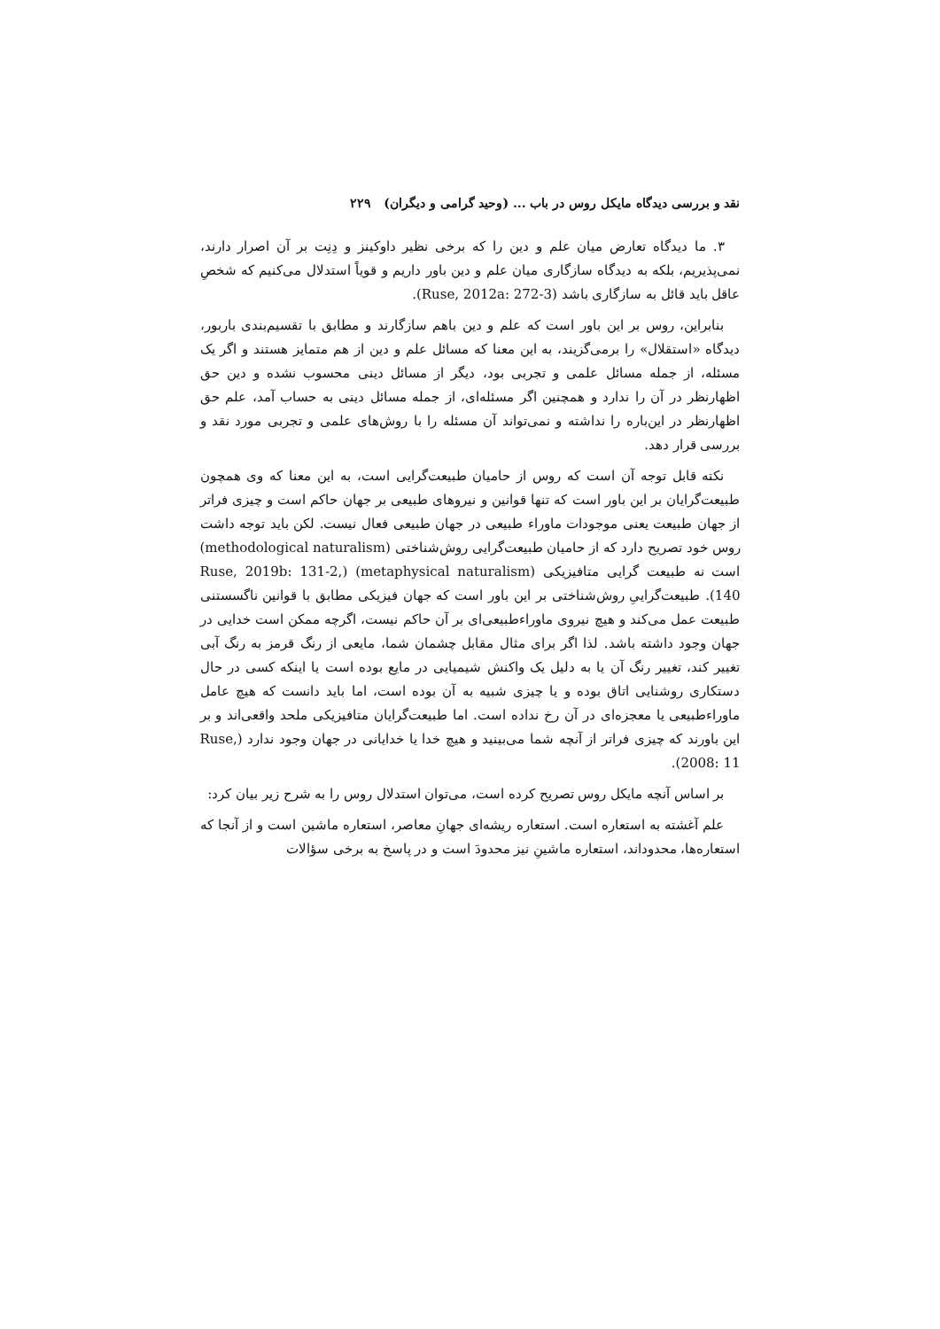نقد و بررسی دیدگاه مایکل روس در باب ... (وحید گرامی و دیگران) ۲۲۹
۳. ما دیدگاه تعارض میان علم و دین را که برخی نظیر داوکینز و دِنِت بر آن اصرار دارند، نمی‌پذیریم، بلکه به دیدگاه سازگاری میان علم و دین باور داریم و قویاً استدلال می‌کنیم که شخصِ عاقل باید قائل به سازگاری باشد (Ruse, 2012a: 272-3).
بنابراین، روس بر این باور است که علم و دین باهم سازگارند و مطابق با تقسیم‌بندی باربور، دیدگاه «استقلال» را برمی‌گزیند، به این معنا که مسائل علم و دین از هم متمایز هستند و اگر یک مسئله، از جمله مسائل علمی و تجربی بود، دیگر از مسائل دینی محسوب نشده و دین حق اظهارنظر در آن را ندارد و همچنین اگر مسئله‌ای، از جمله مسائل دینی به حساب آمد، علم حق اظهارنظر در این‌باره را نداشته و نمی‌تواند آن مسئله را با روش‌های علمی و تجربی مورد نقد و بررسی قرار دهد.
نکته قابل توجه آن است که روس از حامیان طبیعت‌گرایی است، به این معنا که وی همچون طبیعت‌گرایان بر این باور است که تنها قوانین و نیروهای طبیعی بر جهان حاکم است و چیزی فراتر از جهان طبیعت یعنی موجودات ماوراء طبیعی در جهان طبیعی فعال نیست. لکن باید توجه داشت روس خود تصریح دارد که از حامیان طبیعت‌گرایی روش‌شناختی (methodological naturalism) است نه طبیعت گرایی متافیزیکی (metaphysical naturalism) (Ruse, 2019b: 131-2, 140). طبیعت‌گراییِ روش‌شناختی بر این باور است که جهان فیزیکی مطابق با قوانین ناگسستنی طبیعت عمل می‌کند و هیچ نیروی ماوراءطبیعی‌ای بر آن حاکم نیست، اگرچه ممکن است خدایی در جهان وجود داشته باشد. لذا اگر برای مثال مقابل چشمان شما، مایعی از رنگ قرمز به رنگ آبی تغییر کند، تغییر رنگ آن یا به دلیل یک واکنش شیمیایی در مایع بوده است یا اینکه کسی در حال دستکاری روشنایی اتاق بوده و یا چیزی شبیه به آن بوده است، اما باید دانست که هیچ عامل ماوراءطبیعی یا معجزه‌ای در آن رخ نداده است. اما طبیعت‌گرایان متافیزیکی ملحد واقعی‌اند و بر این باورند که چیزی فراتر از آنچه شما می‌بینید و هیچ خدا یا خدایانی در جهان وجود ندارد (Ruse, 2008: 11).
بر اساس آنچه مایکل روس تصریح کرده است، می‌توان استدلال روس را به شرح زیر بیان کرد:
علم آغشته به استعاره است. استعاره ریشه‌ای جهانِ معاصر، استعاره ماشین است و از آنجا که استعاره‌ها، محدوداند، استعاره ماشینِ نیز محدودَ است و در پاسخ به برخی سؤالات